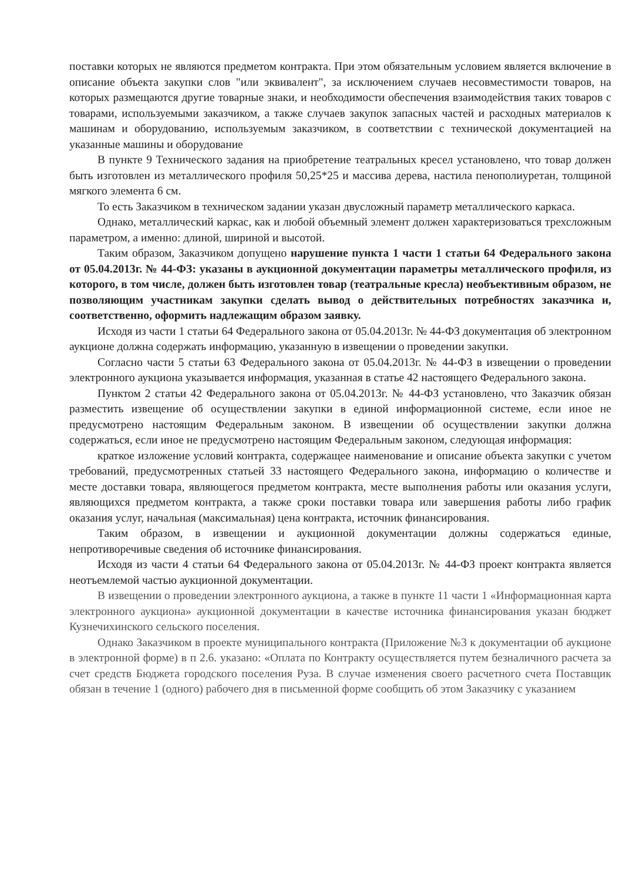поставки которых не являются предметом контракта. При этом обязательным условием является включение в описание объекта закупки слов "или эквивалент", за исключением случаев несовместимости товаров, на которых размещаются другие товарные знаки, и необходимости обеспечения взаимодействия таких товаров с товарами, используемыми заказчиком, а также случаев закупок запасных частей и расходных материалов к машинам и оборудованию, используемым заказчиком, в соответствии с технической документацией на указанные машины и оборудование
В пункте 9 Технического задания на приобретение театральных кресел установлено, что товар должен быть изготовлен из металлического профиля 50,25*25 и массива дерева, настила пенополиуретан, толщиной мягкого элемента 6 см.
То есть Заказчиком в техническом задании указан двусложный параметр металлического каркаса.
Однако, металлический каркас, как и любой объемный элемент должен характеризоваться трехсложным параметром, а именно: длиной, шириной и высотой.
Таким образом, Заказчиком допущено нарушение пункта 1 части 1 статьи 64 Федерального закона от 05.04.2013г. № 44-ФЗ: указаны в аукционной документации параметры металлического профиля, из которого, в том числе, должен быть изготовлен товар (театральные кресла) необъективным образом, не позволяющим участникам закупки сделать вывод о действительных потребностях заказчика и, соответственно, оформить надлежащим образом заявку.
Исходя из части 1 статьи 64 Федерального закона от 05.04.2013г. № 44-ФЗ документация об электронном аукционе должна содержать информацию, указанную в извещении о проведении закупки.
Согласно части 5 статьи 63 Федерального закона от 05.04.2013г. № 44-ФЗ в извещении о проведении электронного аукциона указывается информация, указанная в статье 42 настоящего Федерального закона.
Пунктом 2 статьи 42 Федерального закона от 05.04.2013г. № 44-ФЗ установлено, что Заказчик обязан разместить извещение об осуществлении закупки в единой информационной системе, если иное не предусмотрено настоящим Федеральным законом. В извещении об осуществлении закупки должна содержаться, если иное не предусмотрено настоящим Федеральным законом, следующая информация:
краткое изложение условий контракта, содержащее наименование и описание объекта закупки с учетом требований, предусмотренных статьей 33 настоящего Федерального закона, информацию о количестве и месте доставки товара, являющегося предметом контракта, месте выполнения работы или оказания услуги, являющихся предметом контракта, а также сроки поставки товара или завершения работы либо график оказания услуг, начальная (максимальная) цена контракта, источник финансирования.
Таким образом, в извещении и аукционной документации должны содержаться единые, непротиворечивые сведения об источнике финансирования.
Исходя из части 4 статьи 64 Федерального закона от 05.04.2013г. № 44-ФЗ проект контракта является неотъемлемой частью аукционной документации.
В извещении о проведении электронного аукциона, а также в пункте 11 части 1 «Информационная карта электронного аукциона» аукционной документации в качестве источника финансирования указан бюджет Кузнечихинского сельского поселения.
Однако Заказчиком в проекте муниципального контракта (Приложение №3 к документации об аукционе в электронной форме) в п 2.6. указано: «Оплата по Контракту осуществляется путем безналичного расчета за счет средств Бюджета городского поселения Руза. В случае изменения своего расчетного счета Поставщик обязан в течение 1 (одного) рабочего дня в письменной форме сообщить об этом Заказчику с указанием